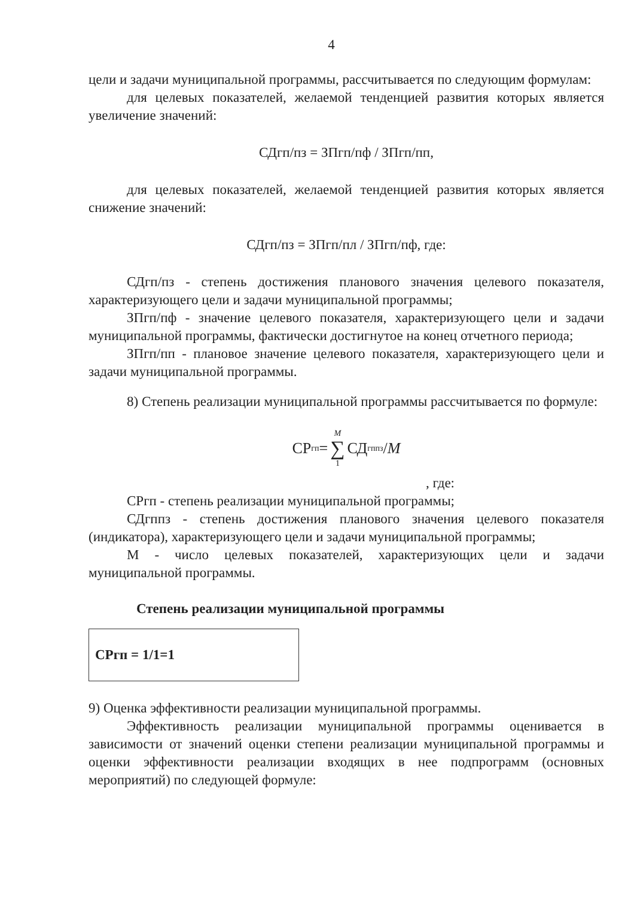4
цели и задачи муниципальной программы, рассчитывается по следующим формулам:
для целевых показателей, желаемой тенденцией развития которых является увеличение значений:
СДгп/пз = ЗПгп/пф / ЗПгп/пп,
для целевых показателей, желаемой тенденцией развития которых является снижение значений:
СДгп/пз = ЗПгп/пл / ЗПгп/пф, где:
СДгп/пз - степень достижения планового значения целевого показателя, характеризующего цели и задачи муниципальной программы;
ЗПгп/пф - значение целевого показателя, характеризующего цели и задачи муниципальной программы, фактически достигнутое на конец отчетного периода;
ЗПгп/пп - плановое значение целевого показателя, характеризующего цели и задачи муниципальной программы.
8) Степень реализации муниципальной программы рассчитывается по формуле:
СР<sub>гп</sub>= M ∑ 1 СД<sub>гппз</sub> / M
, где:
СРгп - степень реализации муниципальной программы;
СДгппз - степень достижения планового значения целевого показателя (индикатора), характеризующего цели и задачи муниципальной программы;
М - число целевых показателей, характеризующих цели и задачи муниципальной программы.
Степень реализации муниципальной программы
СРгп = 1/1=1
9) Оценка эффективности реализации муниципальной программы.
Эффективность реализации муниципальной программы оценивается в зависимости от значений оценки степени реализации муниципальной программы и оценки эффективности реализации входящих в нее подпрограмм (основных мероприятий) по следующей формуле: